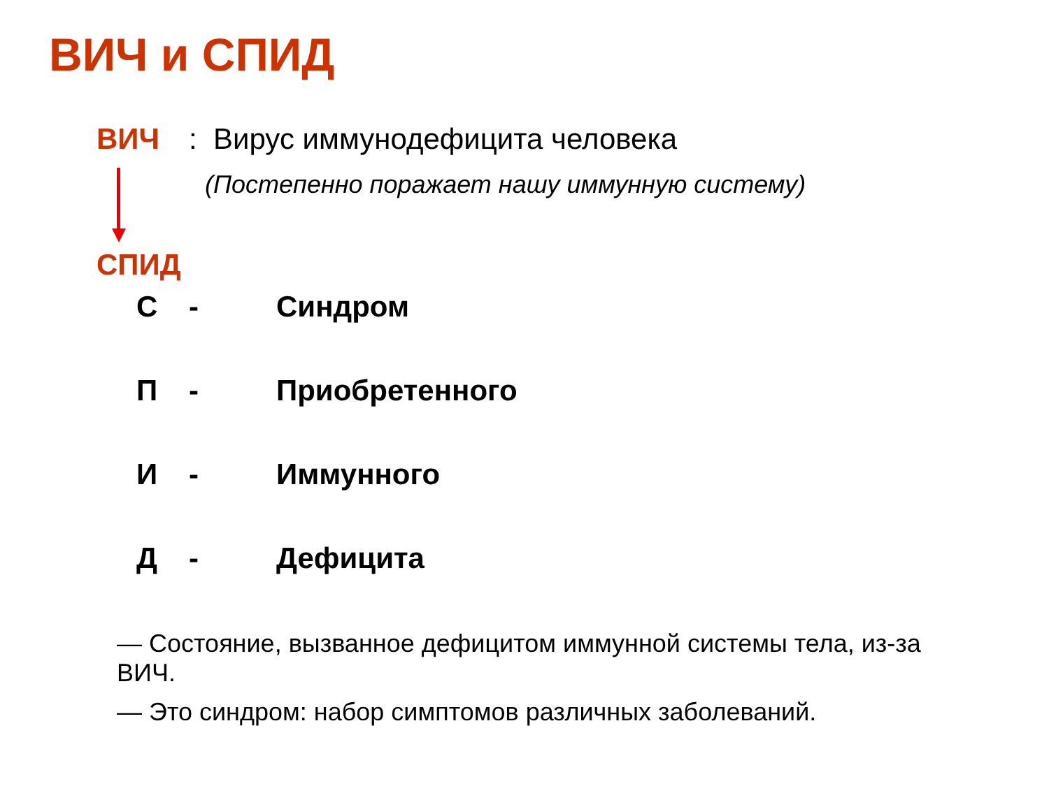ВИЧ и СПИД
ВИЧ: Вирус иммунодефицита человека
(Постепенно поражает нашу иммунную систему)
СПИД
С - Синдром
П - Приобретенного
И - Иммунного
Д - Дефицита
— Состояние, вызванное дефицитом иммунной системы тела, из-за ВИЧ.
— Это синдром: набор симптомов различных заболеваний.